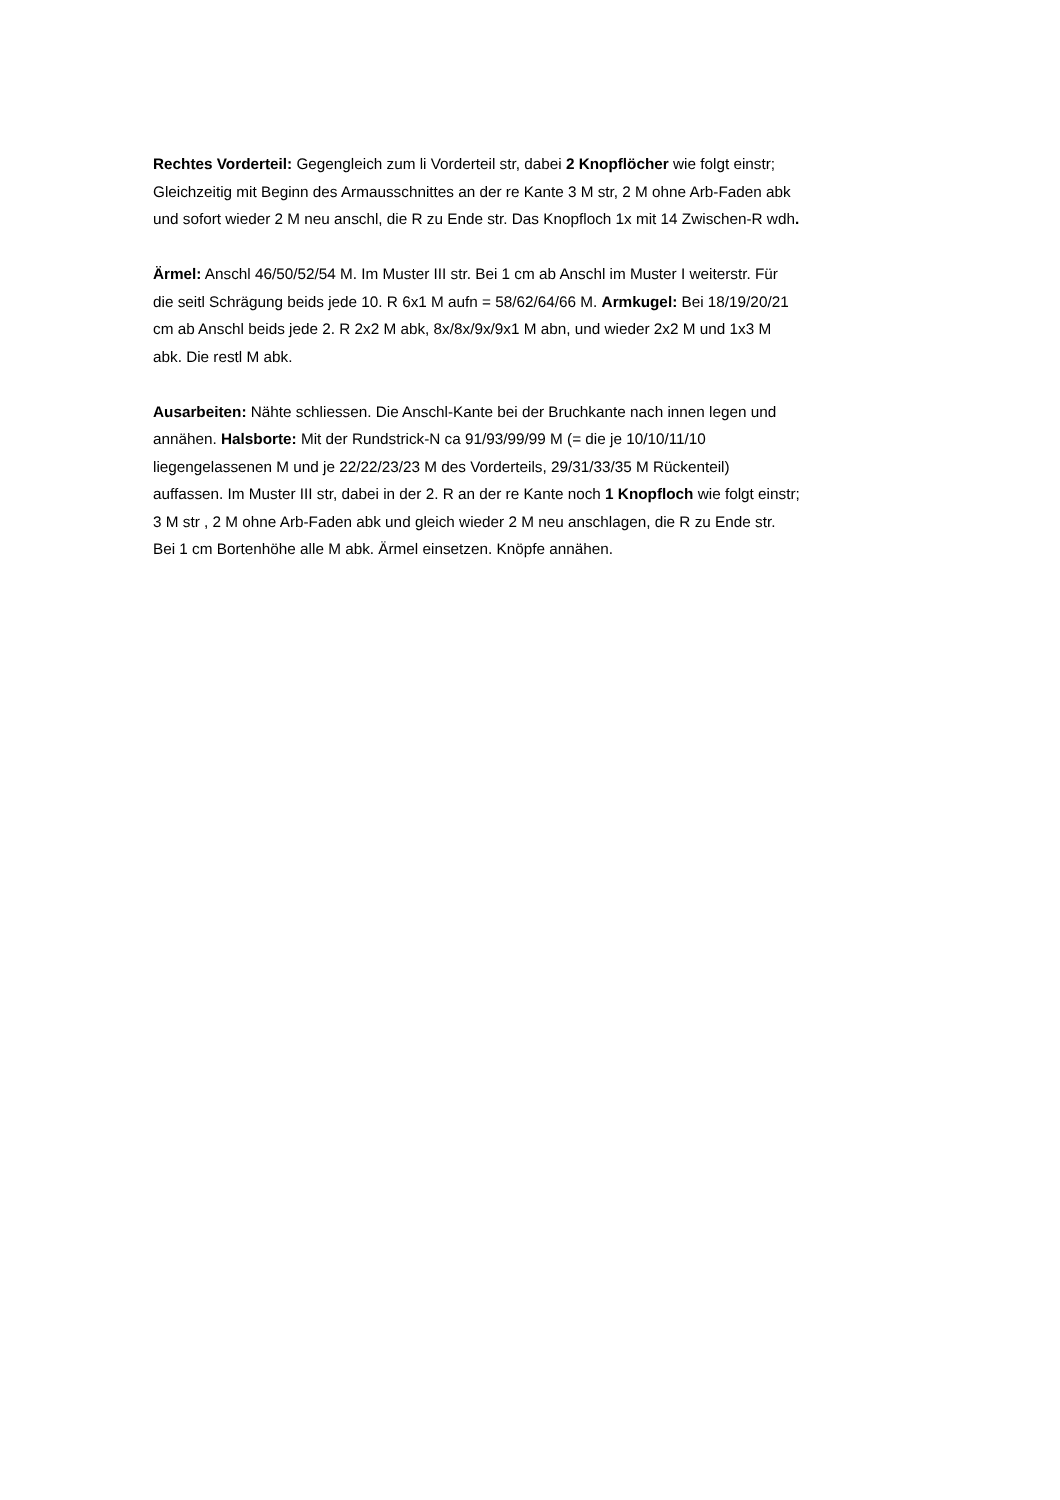Rechtes Vorderteil: Gegengleich zum li Vorderteil str, dabei 2 Knopflöcher wie folgt einstr;
Gleichzeitig mit Beginn des Armausschnittes an der re Kante 3 M str, 2 M ohne Arb-Faden abk
und sofort wieder 2 M neu anschl, die R zu Ende str. Das Knopfloch 1x mit 14 Zwischen-R wdh.
Ärmel: Anschl 46/50/52/54 M. Im Muster III str. Bei 1 cm ab Anschl im Muster I weiterstr. Für
die seitl Schrägung beids jede 10. R 6x1 M aufn = 58/62/64/66 M. Armkugel: Bei 18/19/20/21
cm ab Anschl beids jede 2. R 2x2 M abk, 8x/8x/9x/9x1 M abn, und wieder 2x2 M und 1x3 M
abk. Die restl M abk.
Ausarbeiten: Nähte schliessen. Die Anschl-Kante bei der Bruchkante nach innen legen und
annähen. Halsborte: Mit der Rundstrick-N ca 91/93/99/99 M (= die je 10/10/11/10
liegengelassenen M und je 22/22/23/23 M des Vorderteils, 29/31/33/35 M Rückenteil)
auffassen. Im Muster III str, dabei in der 2. R an der re Kante noch 1 Knopfloch wie folgt einstr;
3 M str , 2 M ohne Arb-Faden abk und gleich wieder 2 M neu anschlagen, die R zu Ende str.
Bei 1 cm Bortenhöhe alle M abk. Ärmel einsetzen. Knöpfe annähen.